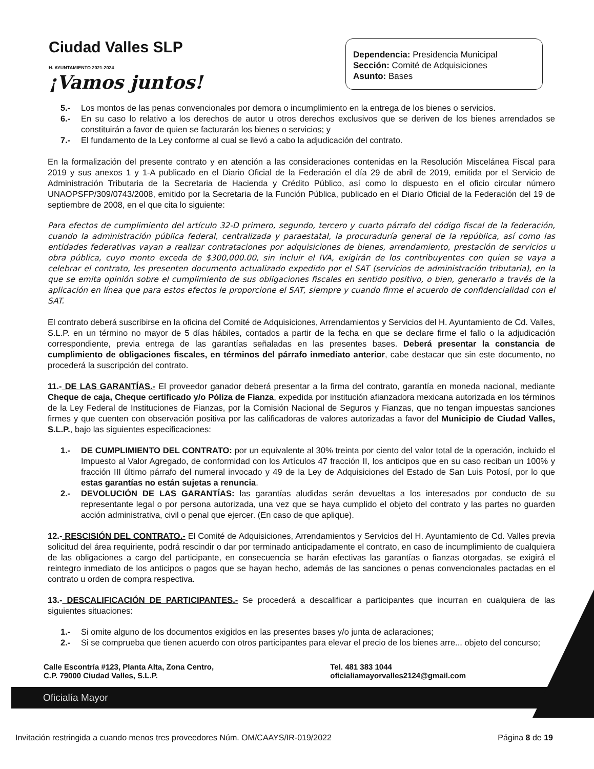Ciudad Valles SLP
H. AYUNTAMIENTO 2021-2024
¡Vamos juntos!
Dependencia: Presidencia Municipal
Sección: Comité de Adquisiciones
Asunto: Bases
5.- Los montos de las penas convencionales por demora o incumplimiento en la entrega de los bienes o servicios.
6.- En su caso lo relativo a los derechos de autor u otros derechos exclusivos que se deriven de los bienes arrendados se constituirán a favor de quien se facturarán los bienes o servicios; y
7.- El fundamento de la Ley conforme al cual se llevó a cabo la adjudicación del contrato.
En la formalización del presente contrato y en atención a las consideraciones contenidas en la Resolución Miscelánea Fiscal para 2019 y sus anexos 1 y 1-A publicado en el Diario Oficial de la Federación el día 29 de abril de 2019, emitida por el Servicio de Administración Tributaria de la Secretaria de Hacienda y Crédito Público, así como lo dispuesto en el oficio circular número UNAOPSFP/309/0743/2008, emitido por la Secretaria de la Función Pública, publicado en el Diario Oficial de la Federación del 19 de septiembre de 2008, en el que cita lo siguiente:
Para efectos de cumplimiento del artículo 32-D primero, segundo, tercero y cuarto párrafo del código fiscal de la federación, cuando la administración pública federal, centralizada y paraestatal, la procuraduría general de la república, así como las entidades federativas vayan a realizar contrataciones por adquisiciones de bienes, arrendamiento, prestación de servicios u obra pública, cuyo monto exceda de $300,000.00, sin incluir el IVA, exigirán de los contribuyentes con quien se vaya a celebrar el contrato, les presenten documento actualizado expedido por el SAT (servicios de administración tributaria), en la que se emita opinión sobre el cumplimiento de sus obligaciones fiscales en sentido positivo, o bien, generarlo a través de la aplicación en línea que para estos efectos le proporcione el SAT, siempre y cuando firme el acuerdo de confidencialidad con el SAT.
El contrato deberá suscribirse en la oficina del Comité de Adquisiciones, Arrendamientos y Servicios del H. Ayuntamiento de Cd. Valles, S.L.P. en un término no mayor de 5 días hábiles, contados a partir de la fecha en que se declare firme el fallo o la adjudicación correspondiente, previa entrega de las garantías señaladas en las presentes bases. Deberá presentar la constancia de cumplimiento de obligaciones fiscales, en términos del párrafo inmediato anterior, cabe destacar que sin este documento, no procederá la suscripción del contrato.
11.- DE LAS GARANTÍAS.- El proveedor ganador deberá presentar a la firma del contrato, garantía en moneda nacional, mediante Cheque de caja, Cheque certificado y/o Póliza de Fianza, expedida por institución afianzadora mexicana autorizada en los términos de la Ley Federal de Instituciones de Fianzas, por la Comisión Nacional de Seguros y Fianzas, que no tengan impuestas sanciones firmes y que cuenten con observación positiva por las calificadoras de valores autorizadas a favor del Municipio de Ciudad Valles, S.L.P., bajo las siguientes especificaciones:
1.- DE CUMPLIMIENTO DEL CONTRATO: por un equivalente al 30% treinta por ciento del valor total de la operación, incluido el Impuesto al Valor Agregado, de conformidad con los Artículos 47 fracción II, los anticipos que en su caso reciban un 100% y fracción III último párrafo del numeral invocado y 49 de la Ley de Adquisiciones del Estado de San Luis Potosí, por lo que estas garantías no están sujetas a renuncia.
2.- DEVOLUCIÓN DE LAS GARANTÍAS: las garantías aludidas serán devueltas a los interesados por conducto de su representante legal o por persona autorizada, una vez que se haya cumplido el objeto del contrato y las partes no guarden acción administrativa, civil o penal que ejercer. (En caso de que aplique).
12.- RESCISIÓN DEL CONTRATO.- El Comité de Adquisiciones, Arrendamientos y Servicios del H. Ayuntamiento de Cd. Valles previa solicitud del área requiriente, podrá rescindir o dar por terminado anticipadamente el contrato, en caso de incumplimiento de cualquiera de las obligaciones a cargo del participante, en consecuencia se harán efectivas las garantías o fianzas otorgadas, se exigirá el reintegro inmediato de los anticipos o pagos que se hayan hecho, además de las sanciones o penas convencionales pactadas en el contrato u orden de compra respectiva.
13.- DESCALIFICACIÓN DE PARTICIPANTES.- Se procederá a descalificar a participantes que incurran en cualquiera de las siguientes situaciones:
1.- Si omite alguno de los documentos exigidos en las presentes bases y/o junta de aclaraciones;
2.- Si se comprueba que tienen acuerdo con otros participantes para elevar el precio de los bienes arre... objeto del concurso;
Calle Escontría #123, Planta Alta, Zona Centro,
C.P. 79000 Ciudad Valles, S.L.P.
Tel. 481 383 1044
oficialiamayorvalles2124@gmail.com
Oficialía Mayor
Invitación restringida a cuando menos tres proveedores Núm. OM/CAAYS/IR-019/2022 Página 8 de 19